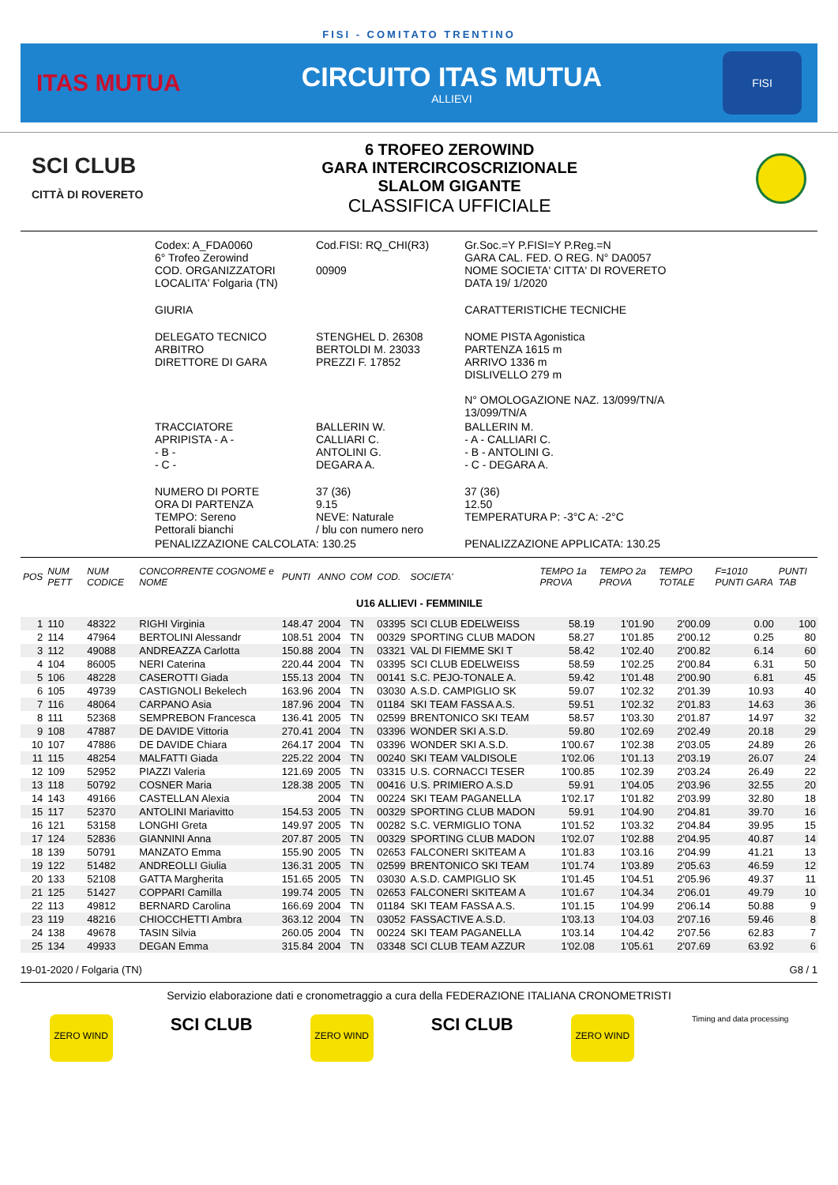FISI - COMITATO TRENTINO
ITAS MUTUA
CIRCUITO ITAS MUTUA
ALLIEVI
FISI
SCI CLUB
CITTÀ DI ROVERETO
6 TROFEO ZEROWIND
GARA INTERCIRCOSCRIZIONALE
SLALOM GIGANTE
CLASSIFICA UFFICIALE
| Codex: A_FDA0060 6° Trofeo Zerowind COD. ORGANIZZATORI LOCALITA' Folgaria (TN) | Cod.FISI: RQ_CHI(R3) 00909 | Gr.Soc.=Y P.FISI=Y P.Reg.=N GARA CAL. FED. O REG. N° DA0057 NOME SOCIETA' CITTA' DI ROVERETO DATA 19/ 1/2020 |
| GIURIA | | CARATTERISTICHE TECNICHE |
| DELEGATO TECNICO ARBITRO DIRETTORE DI GARA | STENGHEL D. 26308 BERTOLDI M. 23033 PREZZI F. 17852 | NOME PISTA Agonistica PARTENZA 1615 m ARRIVO 1336 m DISLIVELLO 279 m N° OMOLOGAZIONE NAZ. 13/099/TN/A 13/099/TN/A |
| TRACCIATORE APRIPISTA - A - - B - - C - | BALLERIN W. CALLIARI C. ANTOLINI G. DEGARA A. | BALLERIN M. - A - CALLIARI C. - B - ANTOLINI G. - C - DEGARA A. |
| NUMERO DI PORTE ORA DI PARTENZA TEMPO: Sereno Pettorali bianchi | 37 (36) 9.15 NEVE: Naturale / blu con numero nero | 37 (36) 12.50 TEMPERATURA P: -3°C A: -2°C |
| PENALIZZAZIONE CALCOLATA: 130.25 | | PENALIZZAZIONE APPLICATA: 130.25 |
| POS | NUM PETT | NUM CODICE | CONCORRENTE COGNOME e NOME | PUNTI | ANNO | COM | COD. | SOCIETA' | TEMPO 1a PROVA | TEMPO 2a PROVA | TEMPO TOTALE | F=1010 PUNTI GARA | PUNTI TAB |
| --- | --- | --- | --- | --- | --- | --- | --- | --- | --- | --- | --- | --- | --- |
| U16 ALLIEVI - FEMMINILE | | | | | | | | | | | | | |
| 1 | 110 | 48322 | RIGHI Virginia | 148.47 | 2004 | TN | 03395 | SCI CLUB EDELWEISS | 58.19 | 1'01.90 | 2'00.09 | 0.00 | 100 |
| 2 | 114 | 47964 | BERTOLINI Alessandr | 108.51 | 2004 | TN | 00329 | SPORTING CLUB MADON | 58.27 | 1'01.85 | 2'00.12 | 0.25 | 80 |
| 3 | 112 | 49088 | ANDREAZZA Carlotta | 150.88 | 2004 | TN | 03321 | VAL DI FIEMME SKI T | 58.42 | 1'02.40 | 2'00.82 | 6.14 | 60 |
| 4 | 104 | 86005 | NERI Caterina | 220.44 | 2004 | TN | 03395 | SCI CLUB EDELWEISS | 58.59 | 1'02.25 | 2'00.84 | 6.31 | 50 |
| 5 | 106 | 48228 | CASEROTTI Giada | 155.13 | 2004 | TN | 00141 | S.C. PEJO-TONALE A. | 59.42 | 1'01.48 | 2'00.90 | 6.81 | 45 |
| 6 | 105 | 49739 | CASTIGNOLI Bekelech | 163.96 | 2004 | TN | 03030 | A.S.D. CAMPIGLIO SK | 59.07 | 1'02.32 | 2'01.39 | 10.93 | 40 |
| 7 | 116 | 48064 | CARPANO Asia | 187.96 | 2004 | TN | 01184 | SKI TEAM FASSA A.S. | 59.51 | 1'02.32 | 2'01.83 | 14.63 | 36 |
| 8 | 111 | 52368 | SEMPREBON Francesca | 136.41 | 2005 | TN | 02599 | BRENTONICO SKI TEAM | 58.57 | 1'03.30 | 2'01.87 | 14.97 | 32 |
| 9 | 108 | 47887 | DE DAVIDE Vittoria | 270.41 | 2004 | TN | 03396 | WONDER SKI A.S.D. | 59.80 | 1'02.69 | 2'02.49 | 20.18 | 29 |
| 10 | 107 | 47886 | DE DAVIDE Chiara | 264.17 | 2004 | TN | 03396 | WONDER SKI A.S.D. | 1'00.67 | 1'02.38 | 2'03.05 | 24.89 | 26 |
| 11 | 115 | 48254 | MALFATTI Giada | 225.22 | 2004 | TN | 00240 | SKI TEAM VALDISOLE | 1'02.06 | 1'01.13 | 2'03.19 | 26.07 | 24 |
| 12 | 109 | 52952 | PIAZZI Valeria | 121.69 | 2005 | TN | 03315 | U.S. CORNACCI TESER | 1'00.85 | 1'02.39 | 2'03.24 | 26.49 | 22 |
| 13 | 118 | 50792 | COSNER Maria | 128.38 | 2005 | TN | 00416 | U.S. PRIMIERO A.S.D | 59.91 | 1'04.05 | 2'03.96 | 32.55 | 20 |
| 14 | 143 | 49166 | CASTELLAN Alexia | | 2004 | TN | 00224 | SKI TEAM PAGANELLA | 1'02.17 | 1'01.82 | 2'03.99 | 32.80 | 18 |
| 15 | 117 | 52370 | ANTOLINI Mariavitto | 154.53 | 2005 | TN | 00329 | SPORTING CLUB MADON | 59.91 | 1'04.90 | 2'04.81 | 39.70 | 16 |
| 16 | 121 | 53158 | LONGHI Greta | 149.97 | 2005 | TN | 00282 | S.C. VERMIGLIO TONA | 1'01.52 | 1'03.32 | 2'04.84 | 39.95 | 15 |
| 17 | 124 | 52836 | GIANNINI Anna | 207.87 | 2005 | TN | 00329 | SPORTING CLUB MADON | 1'02.07 | 1'02.88 | 2'04.95 | 40.87 | 14 |
| 18 | 139 | 50791 | MANZATO Emma | 155.90 | 2005 | TN | 02653 | FALCONERI SKITEAM A | 1'01.83 | 1'03.16 | 2'04.99 | 41.21 | 13 |
| 19 | 122 | 51482 | ANDREOLLI Giulia | 136.31 | 2005 | TN | 02599 | BRENTONICO SKI TEAM | 1'01.74 | 1'03.89 | 2'05.63 | 46.59 | 12 |
| 20 | 133 | 52108 | GATTA Margherita | 151.65 | 2005 | TN | 03030 | A.S.D. CAMPIGLIO SK | 1'01.45 | 1'04.51 | 2'05.96 | 49.37 | 11 |
| 21 | 125 | 51427 | COPPARI Camilla | 199.74 | 2005 | TN | 02653 | FALCONERI SKITEAM A | 1'01.67 | 1'04.34 | 2'06.01 | 49.79 | 10 |
| 22 | 113 | 49812 | BERNARD Carolina | 166.69 | 2004 | TN | 01184 | SKI TEAM FASSA A.S. | 1'01.15 | 1'04.99 | 2'06.14 | 50.88 | 9 |
| 23 | 119 | 48216 | CHIOCCHETTI Ambra | 363.12 | 2004 | TN | 03052 | FASSACTIVE A.S.D. | 1'03.13 | 1'04.03 | 2'07.16 | 59.46 | 8 |
| 24 | 138 | 49678 | TASIN Silvia | 260.05 | 2004 | TN | 00224 | SKI TEAM PAGANELLA | 1'03.14 | 1'04.42 | 2'07.56 | 62.83 | 7 |
| 25 | 134 | 49933 | DEGAN Emma | 315.84 | 2004 | TN | 03348 | SCI CLUB TEAM AZZUR | 1'02.08 | 1'05.61 | 2'07.69 | 63.92 | 6 |
19-01-2020 / Folgaria (TN) G8 / 1
Servizio elaborazione dati e cronometraggio a cura della FEDERAZIONE ITALIANA CRONOMETRISTI
ZERO WIND
SCI CLUB
ZERO WIND
SCI CLUB
ZERO WIND
Timing and data processing